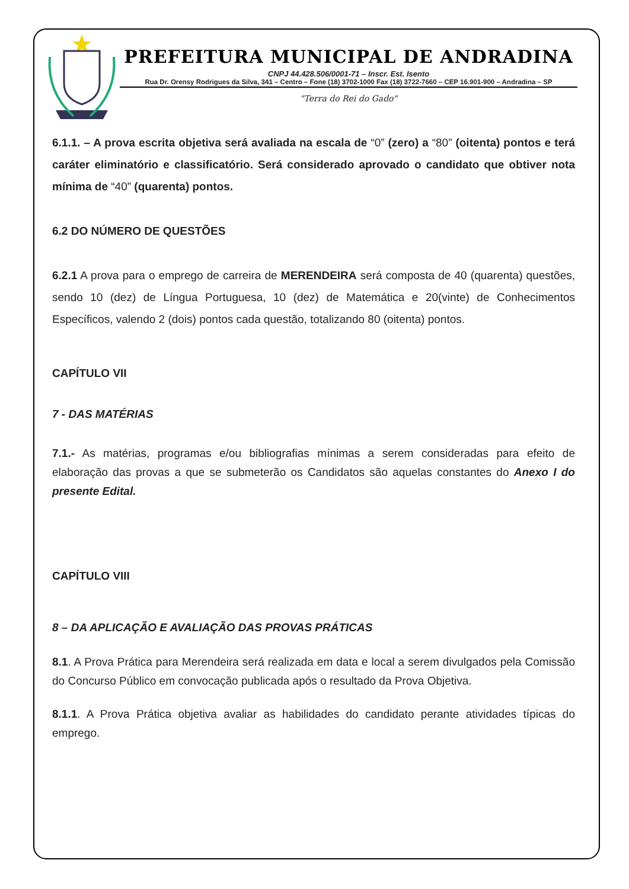PREFEITURA MUNICIPAL DE ANDRADINA
CNPJ 44.428.506/0001-71 – Inscr. Est. Isento
Rua Dr. Orensy Rodrigues da Silva, 341 – Centro – Fone (18) 3702-1000 Fax (18) 3722-7660 – CEP 16.901-900 – Andradina – SP
"Terra do Rei do Gado"
6.1.1. – A prova escrita objetiva será avaliada na escala de “0” (zero) a “80” (oitenta) pontos e terá caráter eliminatório e classificatório. Será considerado aprovado o candidato que obtiver nota mínima de “40” (quarenta) pontos.
6.2 DO NÚMERO DE QUESTÕES
6.2.1 A prova para o emprego de carreira de MERENDEIRA será composta de 40 (quarenta) questões, sendo 10 (dez) de Língua Portuguesa, 10 (dez) de Matemática e 20(vinte) de Conhecimentos Específicos, valendo 2 (dois) pontos cada questão, totalizando 80 (oitenta) pontos.
CAPÍTULO VII
7 - DAS MATÉRIAS
7.1.- As matérias, programas e/ou bibliografias mínimas a serem consideradas para efeito de elaboração das provas a que se submeterão os Candidatos são aquelas constantes do Anexo I do presente Edital.
CAPÍTULO VIII
8 – DA APLICAÇÃO E AVALIAÇÃO DAS PROVAS PRÁTICAS
8.1. A Prova Prática para Merendeira será realizada em data e local a serem divulgados pela Comissão do Concurso Público em convocação publicada após o resultado da Prova Objetiva.
8.1.1. A Prova Prática objetiva avaliar as habilidades do candidato perante atividades típicas do emprego.